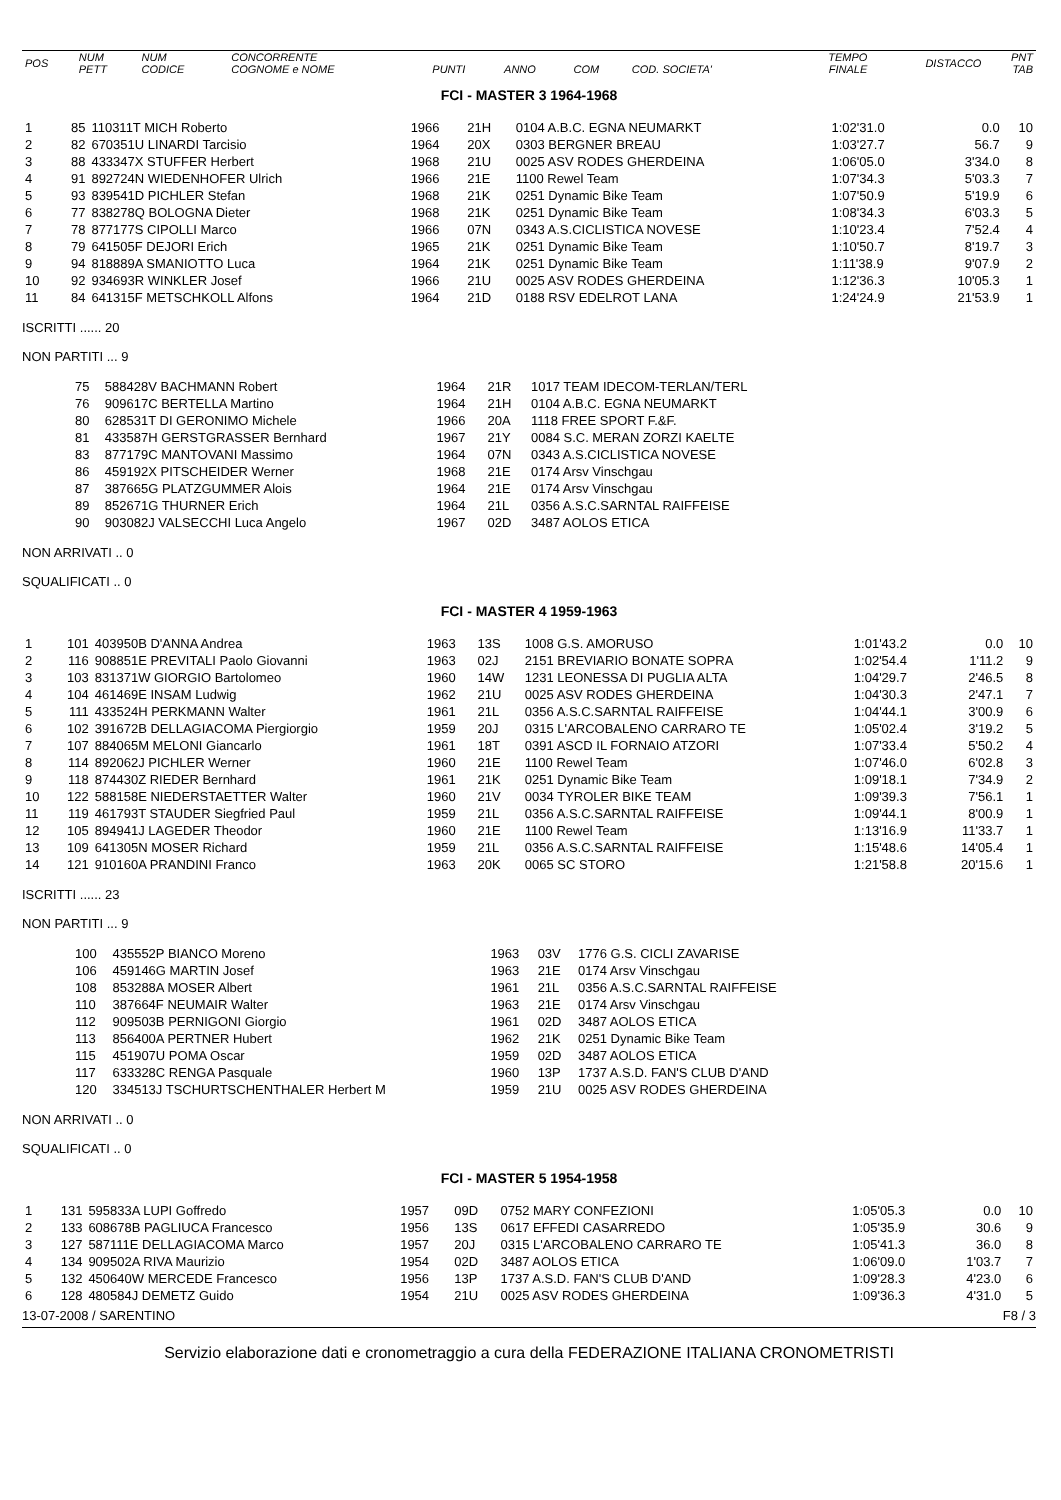| POS | NUM PETT | NUM CODICE | CONCORRENTE COGNOME e NOME | PUNTI | ANNO | COM | COD. SOCIETA' | TEMPO FINALE | DISTACCO | PNT TAB |
| --- | --- | --- | --- | --- | --- | --- | --- | --- | --- | --- |
FCI - MASTER 3 1964-1968
| 1 | 85 | 110311T MICH Roberto | 1966 | 21H | 0104 A.B.C. EGNA NEUMARKT | 1:02'31.0 | 0.0 | 10 |
| 2 | 82 | 670351U LINARDI Tarcisio | 1964 | 20X | 0303 BERGNER BREAU | 1:03'27.7 | 56.7 | 9 |
| 3 | 88 | 433347X STUFFER Herbert | 1968 | 21U | 0025 ASV RODES GHERDEINA | 1:06'05.0 | 3'34.0 | 8 |
| 4 | 91 | 892724N WIEDENHOFER Ulrich | 1966 | 21E | 1100 Rewel Team | 1:07'34.3 | 5'03.3 | 7 |
| 5 | 93 | 839541D PICHLER Stefan | 1968 | 21K | 0251 Dynamic Bike Team | 1:07'50.9 | 5'19.9 | 6 |
| 6 | 77 | 838278Q BOLOGNA Dieter | 1968 | 21K | 0251 Dynamic Bike Team | 1:08'34.3 | 6'03.3 | 5 |
| 7 | 78 | 877177S CIPOLLI Marco | 1966 | 07N | 0343 A.S.CICLISTICA NOVESE | 1:10'23.4 | 7'52.4 | 4 |
| 8 | 79 | 641505F DEJORI Erich | 1965 | 21K | 0251 Dynamic Bike Team | 1:10'50.7 | 8'19.7 | 3 |
| 9 | 94 | 818889A SMANIOTTO Luca | 1964 | 21K | 0251 Dynamic Bike Team | 1:11'38.9 | 9'07.9 | 2 |
| 10 | 92 | 934693R WINKLER Josef | 1966 | 21U | 0025 ASV RODES GHERDEINA | 1:12'36.3 | 10'05.3 | 1 |
| 11 | 84 | 641315F METSCHKOLL Alfons | 1964 | 21D | 0188 RSV EDELROT LANA | 1:24'24.9 | 21'53.9 | 1 |
ISCRITTI ...... 20
NON PARTITI ... 9
| 75 | 588428V BACHMANN Robert | 1964 | 21R | 1017 TEAM IDECOM-TERLAN/TERL |
| 76 | 909617C BERTELLA Martino | 1964 | 21H | 0104 A.B.C. EGNA NEUMARKT |
| 80 | 628531T DI GERONIMO Michele | 1966 | 20A | 1118 FREE SPORT F.&F. |
| 81 | 433587H GERSTGRASSER Bernhard | 1967 | 21Y | 0084 S.C. MERAN ZORZI KAELTE |
| 83 | 877179C MANTOVANI Massimo | 1964 | 07N | 0343 A.S.CICLISTICA NOVESE |
| 86 | 459192X PITSCHEIDER Werner | 1968 | 21E | 0174 Arsv Vinschgau |
| 87 | 387665G PLATZGUMMER Alois | 1964 | 21E | 0174 Arsv Vinschgau |
| 89 | 852671G THURNER Erich | 1964 | 21L | 0356 A.S.C.SARNTAL RAIFFEISE |
| 90 | 903082J VALSECCHI Luca Angelo | 1967 | 02D | 3487 AOLOS ETICA |
NON ARRIVATI .. 0
SQUALIFICATI .. 0
FCI - MASTER 4 1959-1963
| 1 | 101 | 403950B D'ANNA Andrea | 1963 | 13S | 1008 G.S. AMORUSO | 1:01'43.2 | 0.0 | 10 |
| 2 | 116 | 908851E PREVITALI Paolo Giovanni | 1963 | 02J | 2151 BREVIARIO BONATE SOPRA | 1:02'54.4 | 1'11.2 | 9 |
| 3 | 103 | 831371W GIORGIO Bartolomeo | 1960 | 14W | 1231 LEONESSA DI PUGLIA ALTA | 1:04'29.7 | 2'46.5 | 8 |
| 4 | 104 | 461469E INSAM Ludwig | 1962 | 21U | 0025 ASV RODES GHERDEINA | 1:04'30.3 | 2'47.1 | 7 |
| 5 | 111 | 433524H PERKMANN Walter | 1961 | 21L | 0356 A.S.C.SARNTAL RAIFFEISE | 1:04'44.1 | 3'00.9 | 6 |
| 6 | 102 | 391672B DELLAGIACOMA Piergiorgio | 1959 | 20J | 0315 L'ARCOBALENO CARRARO TE | 1:05'02.4 | 3'19.2 | 5 |
| 7 | 107 | 884065M MELONI Giancarlo | 1961 | 18T | 0391 ASCD IL FORNAIO ATZORI | 1:07'33.4 | 5'50.2 | 4 |
| 8 | 114 | 892062J PICHLER Werner | 1960 | 21E | 1100 Rewel Team | 1:07'46.0 | 6'02.8 | 3 |
| 9 | 118 | 874430Z RIEDER Bernhard | 1961 | 21K | 0251 Dynamic Bike Team | 1:09'18.1 | 7'34.9 | 2 |
| 10 | 122 | 588158E NIEDERSTAETTER Walter | 1960 | 21V | 0034 TYROLER BIKE TEAM | 1:09'39.3 | 7'56.1 | 1 |
| 11 | 119 | 461793T STAUDER Siegfried Paul | 1959 | 21L | 0356 A.S.C.SARNTAL RAIFFEISE | 1:09'44.1 | 8'00.9 | 1 |
| 12 | 105 | 894941J LAGEDER Theodor | 1960 | 21E | 1100 Rewel Team | 1:13'16.9 | 11'33.7 | 1 |
| 13 | 109 | 641305N MOSER Richard | 1959 | 21L | 0356 A.S.C.SARNTAL RAIFFEISE | 1:15'48.6 | 14'05.4 | 1 |
| 14 | 121 | 910160A PRANDINI Franco | 1963 | 20K | 0065 SC STORO | 1:21'58.8 | 20'15.6 | 1 |
ISCRITTI ...... 23
NON PARTITI ... 9
| 100 | 435552P BIANCO Moreno | 1963 | 03V | 1776 G.S. CICLI ZAVARISE |
| 106 | 459146G MARTIN Josef | 1963 | 21E | 0174 Arsv Vinschgau |
| 108 | 853288A MOSER Albert | 1961 | 21L | 0356 A.S.C.SARNTAL RAIFFEISE |
| 110 | 387664F NEUMAIR Walter | 1963 | 21E | 0174 Arsv Vinschgau |
| 112 | 909503B PERNIGONI Giorgio | 1961 | 02D | 3487 AOLOS ETICA |
| 113 | 856400A PERTNER Hubert | 1962 | 21K | 0251 Dynamic Bike Team |
| 115 | 451907U POMA Oscar | 1959 | 02D | 3487 AOLOS ETICA |
| 117 | 633328C RENGA Pasquale | 1960 | 13P | 1737 A.S.D. FAN'S CLUB D'AND |
| 120 | 334513J TSCHURTSCHENTHALER Herbert M | 1959 | 21U | 0025 ASV RODES GHERDEINA |
NON ARRIVATI .. 0
SQUALIFICATI .. 0
FCI - MASTER 5 1954-1958
| 1 | 131 | 595833A LUPI Goffredo | 1957 | 09D | 0752 MARY CONFEZIONI | 1:05'05.3 | 0.0 | 10 |
| 2 | 133 | 608678B PAGLIUCA Francesco | 1956 | 13S | 0617 EFFEDI CASARREDO | 1:05'35.9 | 30.6 | 9 |
| 3 | 127 | 587111E DELLAGIACOMA Marco | 1957 | 20J | 0315 L'ARCOBALENO CARRARO TE | 1:05'41.3 | 36.0 | 8 |
| 4 | 134 | 909502A RIVA Maurizio | 1954 | 02D | 3487 AOLOS ETICA | 1:06'09.0 | 1'03.7 | 7 |
| 5 | 132 | 450640W MERCEDE Francesco | 1956 | 13P | 1737 A.S.D. FAN'S CLUB D'AND | 1:09'28.3 | 4'23.0 | 6 |
| 6 | 128 | 480584J DEMETZ Guido | 1954 | 21U | 0025 ASV RODES GHERDEINA | 1:09'36.3 | 4'31.0 | 5 |
13-07-2008 / SARENTINO F8 / 3
Servizio elaborazione dati e cronometraggio a cura della FEDERAZIONE ITALIANA CRONOMETRISTI